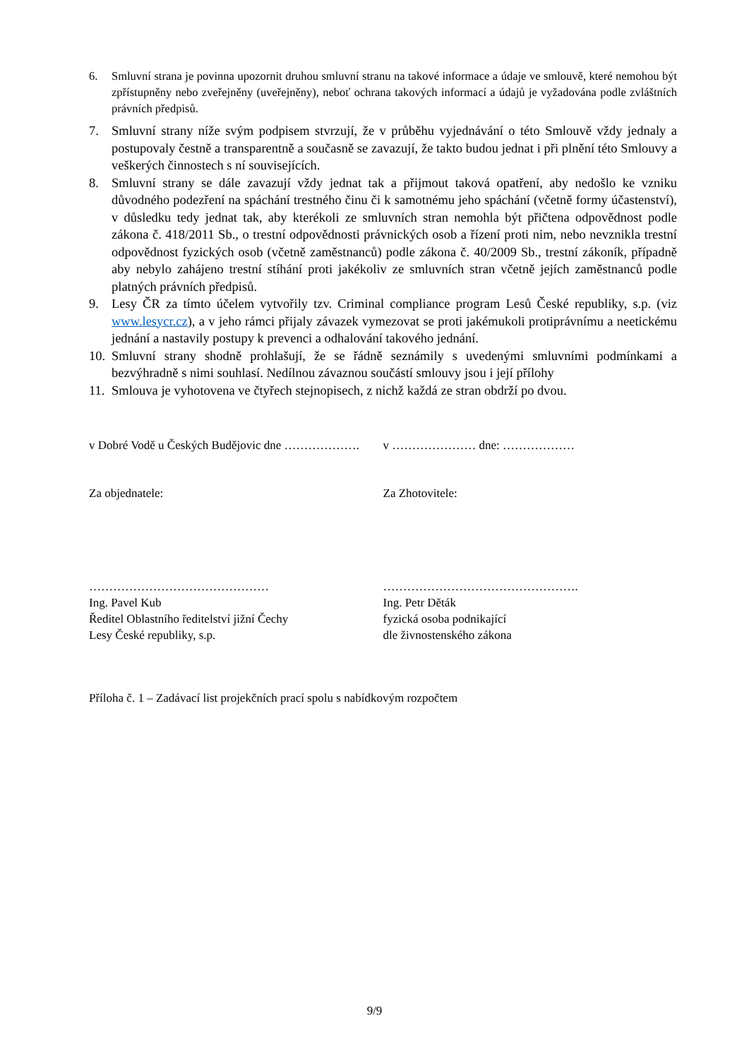6. Smluvní strana je povinna upozornit druhou smluvní stranu na takové informace a údaje ve smlouvě, které nemohou být zpřístupněny nebo zveřejněny (uveřejněny), neboť ochrana takových informací a údajů je vyžadována podle zvláštních právních předpisů.
7. Smluvní strany níže svým podpisem stvrzují, že v průběhu vyjednávání o této Smlouvě vždy jednaly a postupovaly čestně a transparentně a současně se zavazují, že takto budou jednat i při plnění této Smlouvy a veškerých činnostech s ní souvisejících.
8. Smluvní strany se dále zavazují vždy jednat tak a přijmout taková opatření, aby nedošlo ke vzniku důvodného podezření na spáchání trestného činu či k samotnému jeho spáchání (včetně formy účastenství), v důsledku tedy jednat tak, aby kterékoli ze smluvních stran nemohla být přičtena odpovědnost podle zákona č. 418/2011 Sb., o trestní odpovědnosti právnických osob a řízení proti nim, nebo nevznikla trestní odpovědnost fyzických osob (včetně zaměstnanců) podle zákona č. 40/2009 Sb., trestní zákoník, případně aby nebylo zahájeno trestní stíhání proti jakékoliv ze smluvních stran včetně jejích zaměstnanců podle platných právních předpisů.
9. Lesy ČR za tímto účelem vytvořily tzv. Criminal compliance program Lesů České republiky, s.p. (viz www.lesycr.cz), a v jeho rámci přijaly závazek vymezovat se proti jakémukoli protiprávnímu a neetickému jednání a nastavily postupy k prevenci a odhalování takového jednání.
10.
Smluvní strany shodně prohlašují, že se řádně seznámily s uvedenými smluvními podmínkami a bezvýhradně s nimi souhlasí. Nedílnou závaznou součástí smlouvy jsou i její přílohy
11.
Smlouva je vyhotovena ve čtyřech stejnopisech, z nichž každá ze stran obdrží po dvou.
v Dobré Vodě u Českých Budějovic dne ………………. v ………………… dne: ………………
Za objednatele: Za Zhotovitele:
………………………………………
Ing. Pavel Kub
Ředitel Oblastního ředitelství jižní Čechy
Lesy České republiky, s.p.
………………………………………….
Ing. Petr Děták
fyzická osoba podnikající
dle živnostenského zákona
Příloha č. 1 – Zadávací list projekčních prací spolu s nabídkovým rozpočtem
9/9